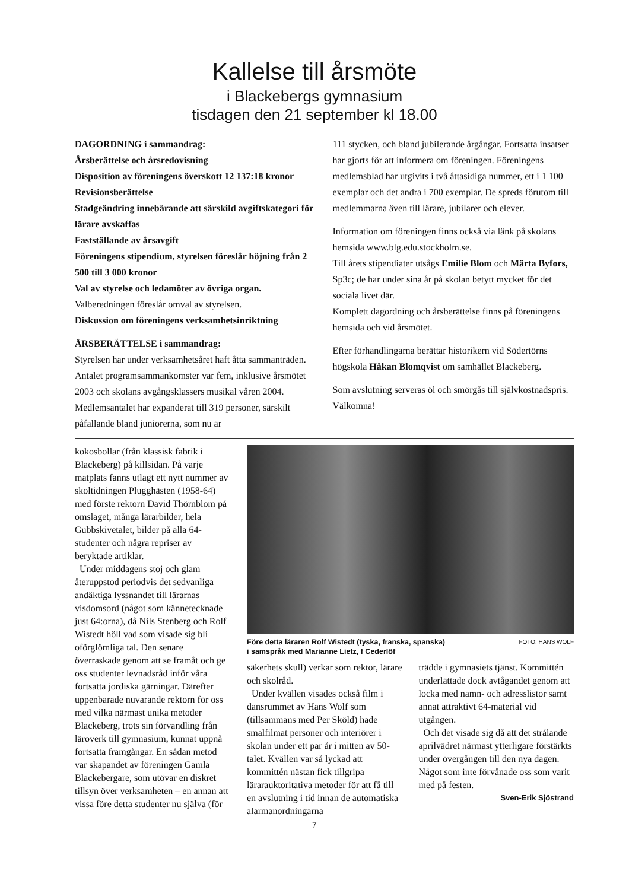Kallelse till årsmöte
i Blackebergs gymnasium
tisdagen den 21 september kl 18.00
DAGORDNING i sammandrag:
Årsberättelse och årsredovisning
Disposition av föreningens överskott 12 137:18 kronor
Revisionsberättelse
Stadgeändring innebärande att särskild avgiftskategori för lärare avskaffas
Fastställande av årsavgift
Föreningens stipendium, styrelsen föreslår höjning från 2 500 till 3 000 kronor
Val av styrelse och ledamöter av övriga organ.
Valberedningen föreslår omval av styrelsen.
Diskussion om föreningens verksamhetsinriktning
ÅRSBERÄTTELSE i sammandrag:
Styrelsen har under verksamhetsåret haft åtta sammanträden. Antalet programsammankomster var fem, inklusive årsmötet 2003 och skolans avgångsklassers musikal våren 2004. Medlemsantalet har expanderat till 319 personer, särskilt påfallande bland juniorerna, som nu är
111 stycken, och bland jubilerande årgångar. Fortsatta insatser har gjorts för att informera om föreningen. Föreningens medlemsblad har utgivits i två åttasidiga nummer, ett i 1 100 exemplar och det andra i 700 exemplar. De spreds förutom till medlemmarna även till lärare, jubilarer och elever.
Information om föreningen finns också via länk på skolans hemsida www.blg.edu.stockholm.se.
Till årets stipendiater utsågs Emilie Blom och Märta Byfors, Sp3c; de har under sina år på skolan betytt mycket för det sociala livet där.
Komplett dagordning och årsberättelse finns på föreningens hemsida och vid årsmötet.
Efter förhandlingarna berättar historikern vid Södertörns högskola Håkan Blomqvist om samhället Blackeberg.
Som avslutning serveras öl och smörgås till självkostnadspris. Välkomna!
kokosbollar (från klassisk fabrik i Blackeberg) på killsidan. På varje matplats fanns utlagt ett nytt nummer av skoltidningen Plugghästen (1958-64) med förste rektorn David Thörnblom på omslaget, många lärarbilder, hela Gubbskivetalet, bilder på alla 64-studenter och några repriser av beryktade artiklar.
Under middagens stoj och glam återuppstod periodvis det sedvanliga andäktiga lyssnandet till lärarnas visdomsord (något som kännetecknade just 64:orna), då Nils Stenberg och Rolf Wistedt höll vad som visade sig bli oförglömliga tal. Den senare överraskade genom att se framåt och ge oss studenter levnadsråd inför våra fortsatta jordiska gärningar. Därefter uppenbarade nuvarande rektorn för oss med vilka närmast unika metoder Blackeberg, trots sin förvandling från läroverk till gymnasium, kunnat uppnå fortsatta framgångar. En sådan metod var skapandet av föreningen Gamla Blackebergare, som utövar en diskret tillsyn över verksamheten – en annan att vissa före detta studenter nu själva (för
Före detta läraren Rolf Wistedt (tyska, franska, spanska)
i samspråk med Marianne Lietz, f Cederlöf
FOTO: HANS WOLF
säkerhets skull) verkar som rektor, lärare och skolråd.
Under kvällen visades också film i dansrummet av Hans Wolf som (tillsammans med Per Sköld) hade smalfilmat personer och interiörer i skolan under ett par år i mitten av 50-talet. Kvällen var så lyckad att kommittén nästan fick tillgripa lärarauktoritativa metoder för att få till en avslutning i tid innan de automatiska alarmanordningarna
trädde i gymnasiets tjänst. Kommittén underlättade dock avtågandet genom att locka med namn- och adresslistor samt annat attraktivt 64-material vid utgången.
Och det visade sig då att det strålande aprilvädret närmast ytterligare förstärkts under övergången till den nya dagen. Något som inte förvånade oss som varit med på festen.
Sven-Erik Sjöstrand
7